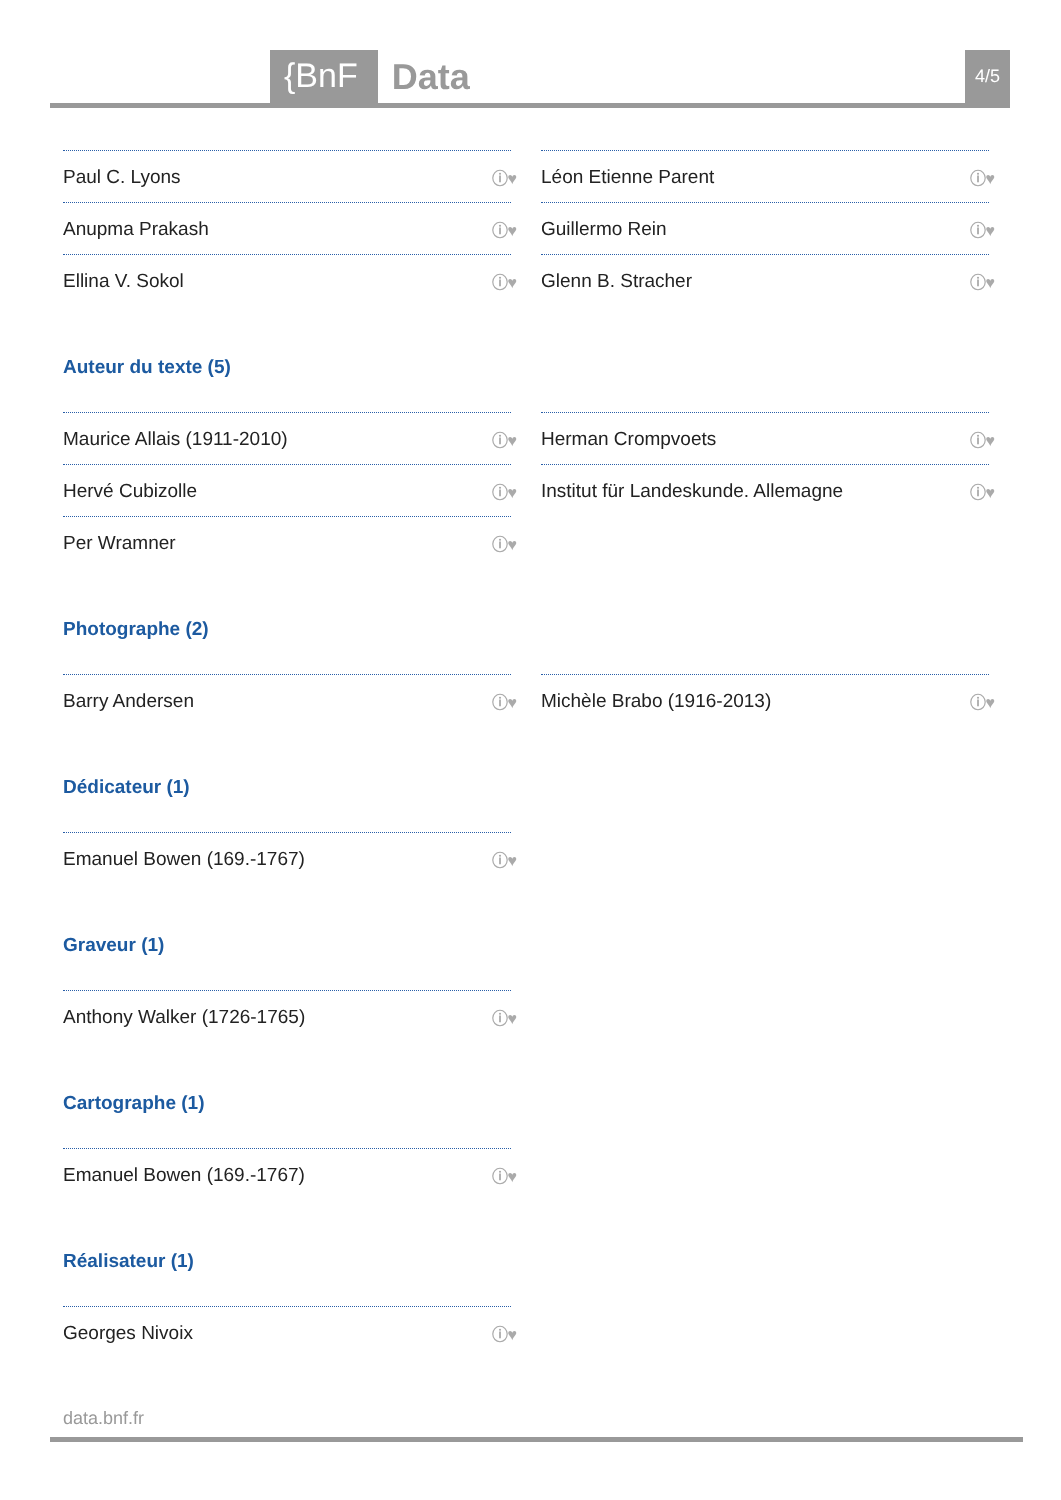{BnF Data 4/5
Paul C. Lyons ⓘ♥
Léon Etienne Parent ⓘ♥
Anupma Prakash ⓘ♥
Guillermo Rein ⓘ♥
Ellina V. Sokol ⓘ♥
Glenn B. Stracher ⓘ♥
Auteur du texte (5)
Maurice Allais (1911-2010) ⓘ♥
Herman Crompvoets ⓘ♥
Hervé Cubizolle ⓘ♥
Institut für Landeskunde. Allemagne ⓘ♥
Per Wramner ⓘ♥
Photographe (2)
Barry Andersen ⓘ♥
Michèle Brabo (1916-2013) ⓘ♥
Dédicateur (1)
Emanuel Bowen (169.-1767) ⓘ♥
Graveur (1)
Anthony Walker (1726-1765) ⓘ♥
Cartographe (1)
Emanuel Bowen (169.-1767) ⓘ♥
Réalisateur (1)
Georges Nivoix ⓘ♥
data.bnf.fr